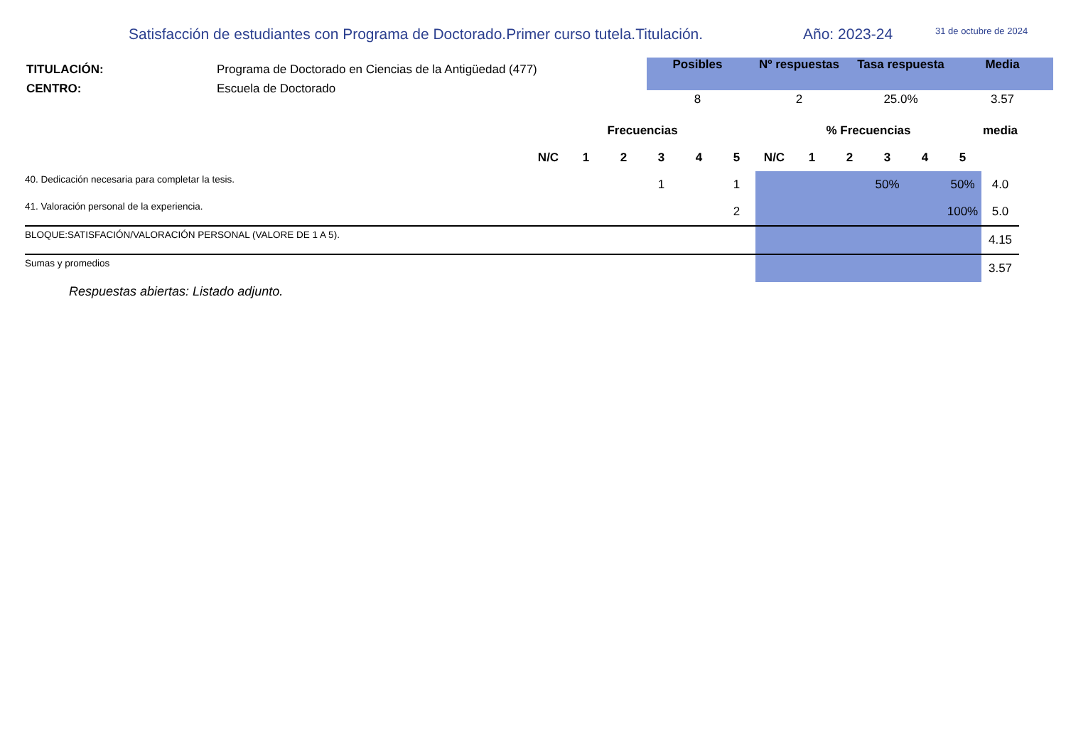Satisfacción de estudiantes con Programa de Doctorado.Primer curso tutela.Titulación. Año: 2023-24 31 de octubre de 2024
TITULACIÓN: Programa de Doctorado en Ciencias de la Antigüedad (477)
CENTRO: Escuela de Doctorado
| Posibles | Nº respuestas | Tasa respuesta | Media |
| --- | --- | --- | --- |
| 8 | 2 | 25.0% | 3.57 |
| | Frecuencias | | | | | | % Frecuencias | | | | | | media |
| --- | --- | --- | --- | --- | --- | --- | --- | --- | --- | --- | --- | --- | --- |
| | N/C | 1 | 2 | 3 | 4 | 5 | N/C | 1 | 2 | 3 | 4 | 5 | |
| 40. Dedicación necesaria para completar la tesis. | | | | 1 | | 1 | | | | 50% | | 50% | 4.0 |
| 41. Valoración personal de la experiencia. | | | | | | 2 | | | | | | 100% | 5.0 |
| BLOQUE:SATISFACIÓN/VALORACIÓN PERSONAL (VALORE DE 1 A 5). | | | | | | | | | | | | | 4.15 |
| Sumas y promedios | | | | | | | | | | | | | 3.57 |
Respuestas abiertas: Listado adjunto.